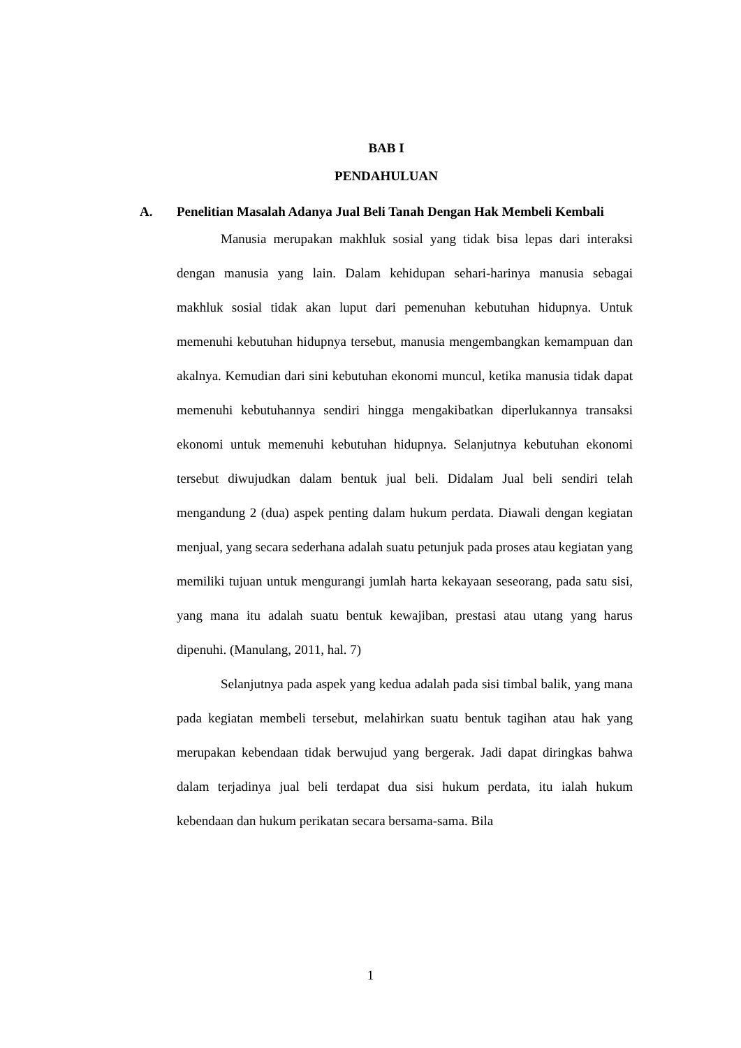BAB I
PENDAHULUAN
A. Penelitian Masalah Adanya Jual Beli Tanah Dengan Hak Membeli Kembali
Manusia merupakan makhluk sosial yang tidak bisa lepas dari interaksi dengan manusia yang lain. Dalam kehidupan sehari-harinya manusia sebagai makhluk sosial tidak akan luput dari pemenuhan kebutuhan hidupnya. Untuk memenuhi kebutuhan hidupnya tersebut, manusia mengembangkan kemampuan dan akalnya. Kemudian dari sini kebutuhan ekonomi muncul, ketika manusia tidak dapat memenuhi kebutuhannya sendiri hingga mengakibatkan diperlukannya transaksi ekonomi untuk memenuhi kebutuhan hidupnya. Selanjutnya kebutuhan ekonomi tersebut diwujudkan dalam bentuk jual beli. Didalam Jual beli sendiri telah mengandung 2 (dua) aspek penting dalam hukum perdata. Diawali dengan kegiatan menjual, yang secara sederhana adalah suatu petunjuk pada proses atau kegiatan yang memiliki tujuan untuk mengurangi jumlah harta kekayaan seseorang, pada satu sisi, yang mana itu adalah suatu bentuk kewajiban, prestasi atau utang yang harus dipenuhi. (Manulang, 2011, hal. 7)
Selanjutnya pada aspek yang kedua adalah pada sisi timbal balik, yang mana pada kegiatan membeli tersebut, melahirkan suatu bentuk tagihan atau hak yang merupakan kebendaan tidak berwujud yang bergerak. Jadi dapat diringkas bahwa dalam terjadinya jual beli terdapat dua sisi hukum perdata, itu ialah hukum kebendaan dan hukum perikatan secara bersama-sama. Bila
1